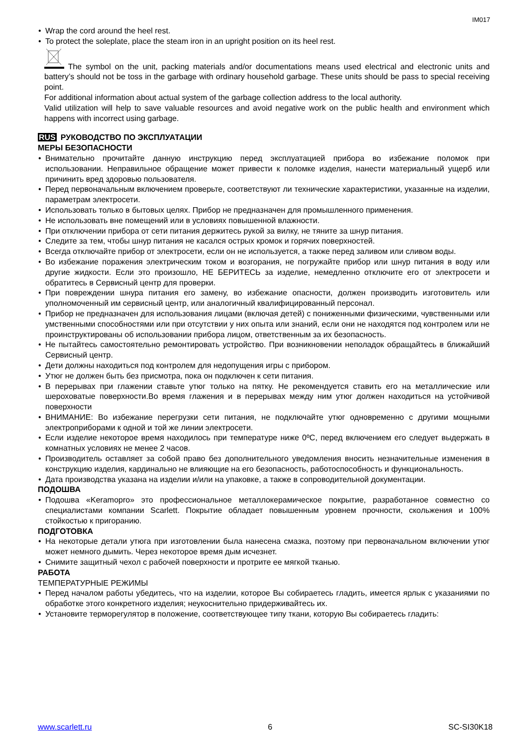IM017
• Wrap the cord around the heel rest.
• To protect the soleplate, place the steam iron in an upright position on its heel rest.
The symbol on the unit, packing materials and/or documentations means used electrical and electronic units and battery’s should not be toss in the garbage with ordinary household garbage. These units should be pass to special receiving point.
For additional information about actual system of the garbage collection address to the local authority.
Valid utilization will help to save valuable resources and avoid negative work on the public health and environment which happens with incorrect using garbage.
RUS РУКОВОДСТВО ПО ЭКСПЛУАТАЦИИ
МЕРЫ БЕЗОПАСНОСТИ
• Внимательно прочитайте данную инструкцию перед эксплуатацией прибора во избежание поломок при использовании. Неправильное обращение может привести к поломке изделия, нанести материальный ущерб или причинить вред здоровью пользователя.
• Перед первоначальным включением проверьте, соответствуют ли технические характеристики, указанные на изделии, параметрам электросети.
• Использовать только в бытовых целях. Прибор не предназначен для промышленного применения.
• Не использовать вне помещений или в условиях повышенной влажности.
• При отключении прибора от сети питания держитесь рукой за вилку, не тяните за шнур питания.
• Следите за тем, чтобы шнур питания не касался острых кромок и горячих поверхностей.
• Всегда отключайте прибор от электросети, если он не используется, а также перед заливом или сливом воды.
• Во избежание поражения электрическим током и возгорания, не погружайте прибор или шнур питания в воду или другие жидкости. Если это произошло, НЕ БЕРИТЕСЬ за изделие, немедленно отключите его от электросети и обратитесь в Сервисный центр для проверки.
• При повреждении шнура питания его замену, во избежание опасности, должен производить изготовитель или уполномоченный им сервисный центр, или аналогичный квалифицированный персонал.
• Прибор не предназначен для использования лицами (включая детей) с пониженными физическими, чувственными или умственными способностями или при отсутствии у них опыта или знаний, если они не находятся под контролем или не проинструктированы об использовании прибора лицом, ответственным за их безопасность.
• Не пытайтесь самостоятельно ремонтировать устройство. При возникновении неполадок обращайтесь в ближайший Сервисный центр.
• Дети должны находиться под контролем для недопущения игры с прибором.
• Утюг не должен быть без присмотра, пока он подключен к сети питания.
• В перерывах при глажении ставьте утюг только на пятку. Не рекомендуется ставить его на металлические или шероховатые поверхности.Во время глажения и в перерывах между ним утюг должен находиться на устойчивой поверхности
• ВНИМАНИЕ: Во избежание перегрузки сети питания, не подключайте утюг одновременно с другими мощными электроприборами к одной и той же линии электросети.
• Если изделие некоторое время находилось при температуре ниже 0ºC, перед включением его следует выдержать в комнатных условиях не менее 2 часов.
• Производитель оставляет за собой право без дополнительного уведомления вносить незначительные изменения в конструкцию изделия, кардинально не влияющие на его безопасность, работоспособность и функциональность.
• Дата производства указана на изделии и/или на упаковке, а также в сопроводительной документации.
ПОДОШВА
• Подошва «Keramopro» это профессиональное металлокерамическое покрытие, разработанное совместно со специалистами компании Scarlett. Покрытие обладает повышенным уровнем прочности, скольжения и 100% стойкостью к пригоранию.
ПОДГОТОВКА
• На некоторые детали утюга при изготовлении была нанесена смазка, поэтому при первоначальном включении утюг может немного дымить. Через некоторое время дым исчезнет.
• Снимите защитный чехол с рабочей поверхности и протрите ее мягкой тканью.
РАБОТА
ТЕМПЕРАТУРНЫЕ РЕЖИМЫ
• Перед началом работы убедитесь, что на изделии, которое Вы собираетесь гладить, имеется ярлык с указаниями по обработке этого конкретного изделия; неукоснительно придерживайтесь их.
• Установите терморегулятор в положение, соответствующее типу ткани, которую Вы собираетесь гладить:
www.scarlett.ru 6 SC-SI30K18